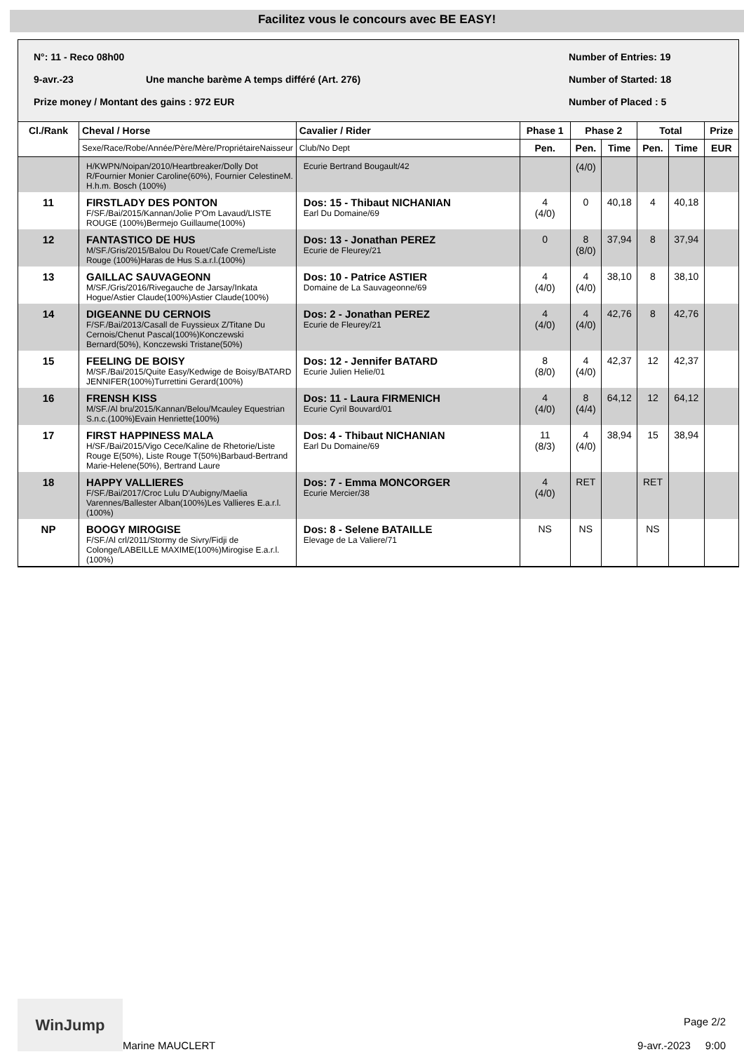Facilitez vous le concours avec BE EASY!
N°: 11 - Reco 08h00 Number of Entries: 19
9-avr.-23 Une manche barème A temps différé (Art. 276) Number of Started: 18
Prize money / Montant des gains : 972 EUR Number of Placed : 5
| Cl./Rank | Cheval / Horse | Cavalier / Rider | Phase 1 | Phase 2 | | Total | | Prize |
| --- | --- | --- | --- | --- | --- | --- | --- | --- |
| | Sexe/Race/Robe/Année/Père/Mère/PropriétaireNaisseur | Club/No Dept | Pen. | Pen. | Time | Pen. | Time | EUR |
| | H/KWPN/Noipan/2010/Heartbreaker/Dolly Dot R/Fournier Monier Caroline(60%), Fournier CelestineM. H.h.m. Bosch (100%) | Ecurie Bertrand Bougault/42 | | (4/0) | | | | |
| 11 | FIRSTLADY DES PONTON F/SF./Bai/2015/Kannan/Jolie P'Om Lavaud/LISTE ROUGE (100%)Bermejo Guillaume(100%) | Dos: 15 - Thibaut NICHANIAN Earl Du Domaine/69 | 4 (4/0) | 0 | 40,18 | 4 | 40,18 | |
| 12 | FANTASTICO DE HUS M/SF./Gris/2015/Balou Du Rouet/Cafe Creme/Liste Rouge (100%)Haras de Hus S.a.r.l.(100%) | Dos: 13 - Jonathan PEREZ Ecurie de Fleurey/21 | 0 | 8 (8/0) | 37,94 | 8 | 37,94 | |
| 13 | GAILLAC SAUVAGEONN M/SF./Gris/2016/Rivegauche de Jarsay/Inkata Hogue/Astier Claude(100%)Astier Claude(100%) | Dos: 10 - Patrice ASTIER Domaine de La Sauvageonne/69 | 4 (4/0) | 4 (4/0) | 38,10 | 8 | 38,10 | |
| 14 | DIGEANNE DU CERNOIS F/SF./Bai/2013/Casall de Fuyssieux Z/Titane Du Cernois/Chenut Pascal(100%)Konczewski Bernard(50%), Konczewski Tristane(50%) | Dos: 2 - Jonathan PEREZ Ecurie de Fleurey/21 | 4 (4/0) | 4 (4/0) | 42,76 | 8 | 42,76 | |
| 15 | FEELING DE BOISY M/SF./Bai/2015/Quite Easy/Kedwige de Boisy/BATARD JENNIFER(100%)Turrettini Gerard(100%) | Dos: 12 - Jennifer BATARD Ecurie Julien Helie/01 | 8 (8/0) | 4 (4/0) | 42,37 | 12 | 42,37 | |
| 16 | FRENSH KISS M/SF./Al bru/2015/Kannan/Belou/Mcauley Equestrian S.n.c.(100%)Evain Henriette(100%) | Dos: 11 - Laura FIRMENICH Ecurie Cyril Bouvard/01 | 4 (4/0) | 8 (4/4) | 64,12 | 12 | 64,12 | |
| 17 | FIRST HAPPINESS MALA H/SF./Bai/2015/Vigo Cece/Kaline de Rhetorie/Liste Rouge E(50%), Liste Rouge T(50%)Barbaud-Bertrand Marie-Helene(50%), Bertrand Laure | Dos: 4 - Thibaut NICHANIAN Earl Du Domaine/69 | 11 (8/3) | 4 (4/0) | 38,94 | 15 | 38,94 | |
| 18 | HAPPY VALLIERES F/SF./Bai/2017/Croc Lulu D'Aubigny/Maelia Varennes/Ballester Alban(100%)Les Vallieres E.a.r.l.(100%) | Dos: 7 - Emma MONCORGER Ecurie Mercier/38 | 4 (4/0) | RET | | RET | | |
| NP | BOOGY MIROGISE F/SF./Al crl/2011/Stormy de Sivry/Fidji de Colonge/LABEILLE MAXIME(100%)Mirogise E.a.r.l.(100%) | Dos: 8 - Selene BATAILLE Elevage de La Valiere/71 | NS | NS | | NS | | |
WinJump
Marine MAUCLERT Page 2/2
9-avr.-2023 9:00